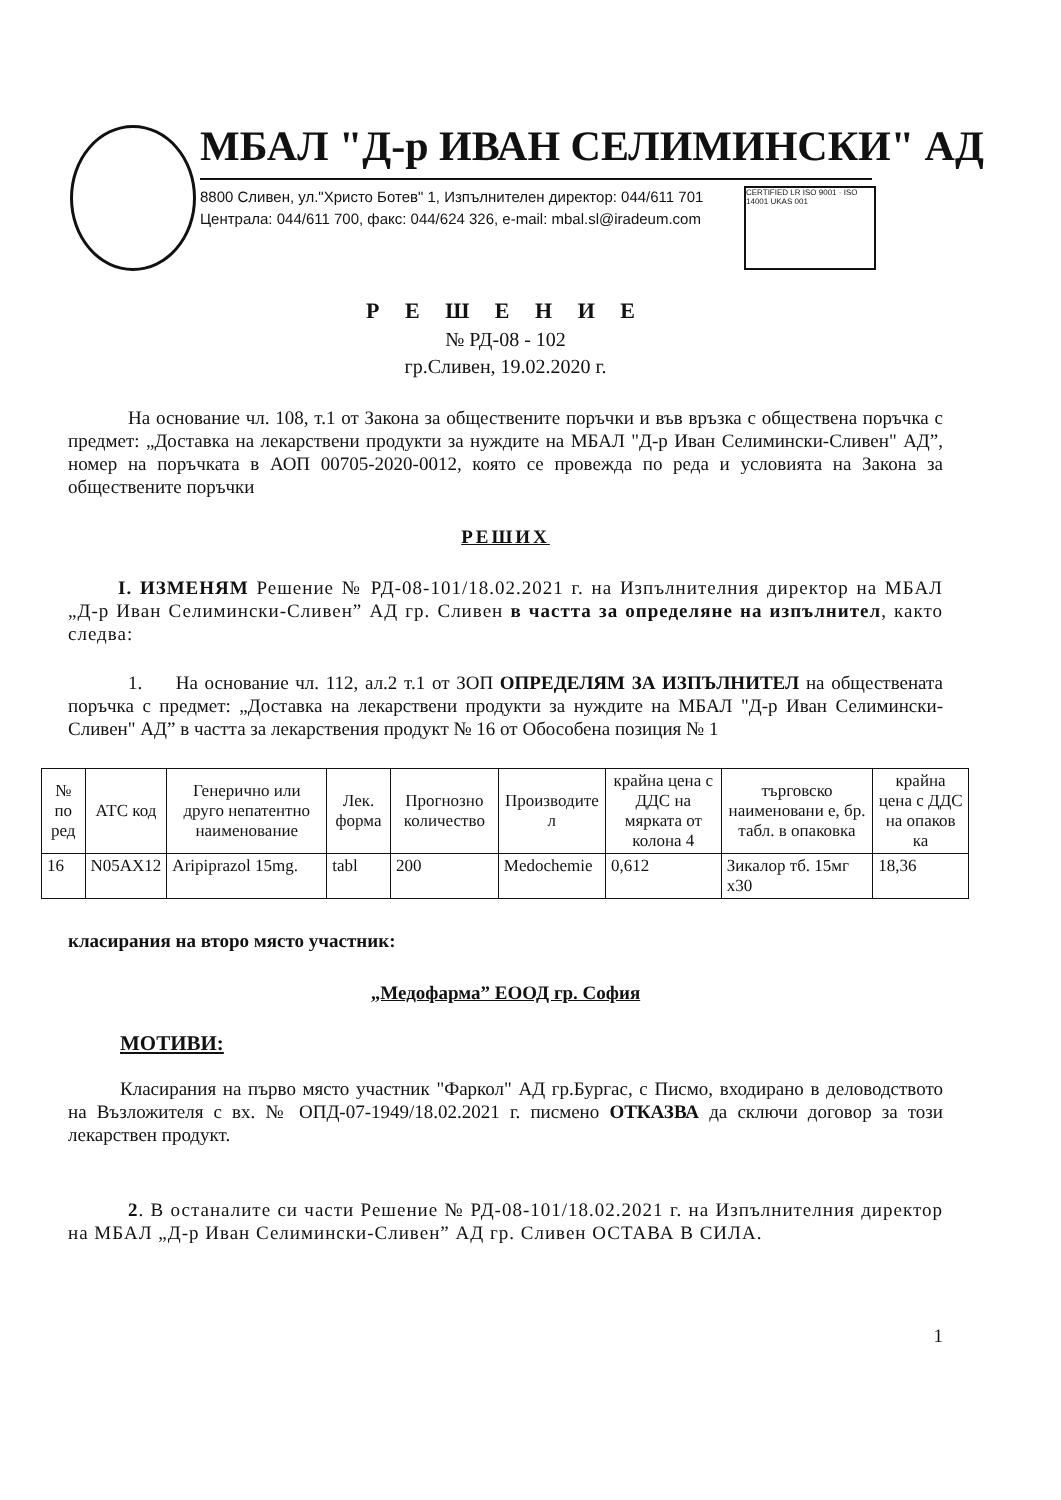МБАЛ "Д-р ИВАН СЕЛИМИНСКИ" АД
8800 Сливен, ул."Христо Ботев" 1, Изпълнителен директор: 044/611 701
Централа: 044/611 700, факс: 044/624 326, e-mail: mbal.sl@iradeum.com
CERTIFIED LR ISO 9001 · ISO 14001 UKAS 001
Р Е Ш Е Н И Е
№ РД-08 - 102
гр.Сливен, 19.02.2020 г.
На основание чл. 108, т.1 от Закона за обществените поръчки и във връзка с обществена поръчка с предмет: „Доставка на лекарствени продукти за нуждите на МБАЛ "Д-р Иван Селимински-Сливен" АД”, номер на поръчката в АОП 00705-2020-0012, която се провежда по реда и условията на Закона за обществените поръчки
РЕШИХ
I. ИЗМЕНЯМ Решение № РД-08-101/18.02.2021 г. на Изпълнителния директор на МБАЛ „Д-р Иван Селимински-Сливен” АД гр. Сливен в частта за определяне на изпълнител, както следва:
1. На основание чл. 112, ал.2 т.1 от ЗОП ОПРЕДЕЛЯМ ЗА ИЗПЪЛНИТЕЛ на обществената поръчка с предмет: „Доставка на лекарствени продукти за нуждите на МБАЛ "Д-р Иван Селимински-Сливен" АД” в частта за лекарствения продукт № 16 от Обособена позиция № 1
| № по ред | АТС код | Генерично или друго непатентно наименование | Лек. форма | Прогнозно количество | Производите л | крайна цена с ДДС на мярката от колона 4 | търговско наименовани е, бр. табл. в опаковка | крайна цена с ДДС на опаков ка |
| --- | --- | --- | --- | --- | --- | --- | --- | --- |
| 16 | N05AX12 | Aripiprazol 15mg. | tabl | 200 | Medochemie | 0,612 | Зикалор тб. 15мг х30 | 18,36 |
класирания на второ място участник:
„Медофарма” ЕООД гр. София
МОТИВИ:
Класирания на първо място участник "Фаркол" АД гр.Бургас, с Писмо, входирано в деловодството на Възложителя с вх. № ОПД-07-1949/18.02.2021 г. писмено ОТКАЗВА да сключи договор за този лекарствен продукт.
2. В останалите си части Решение № РД-08-101/18.02.2021 г. на Изпълнителния директор на МБАЛ „Д-р Иван Селимински-Сливен” АД гр. Сливен ОСТАВА В СИЛА.
1